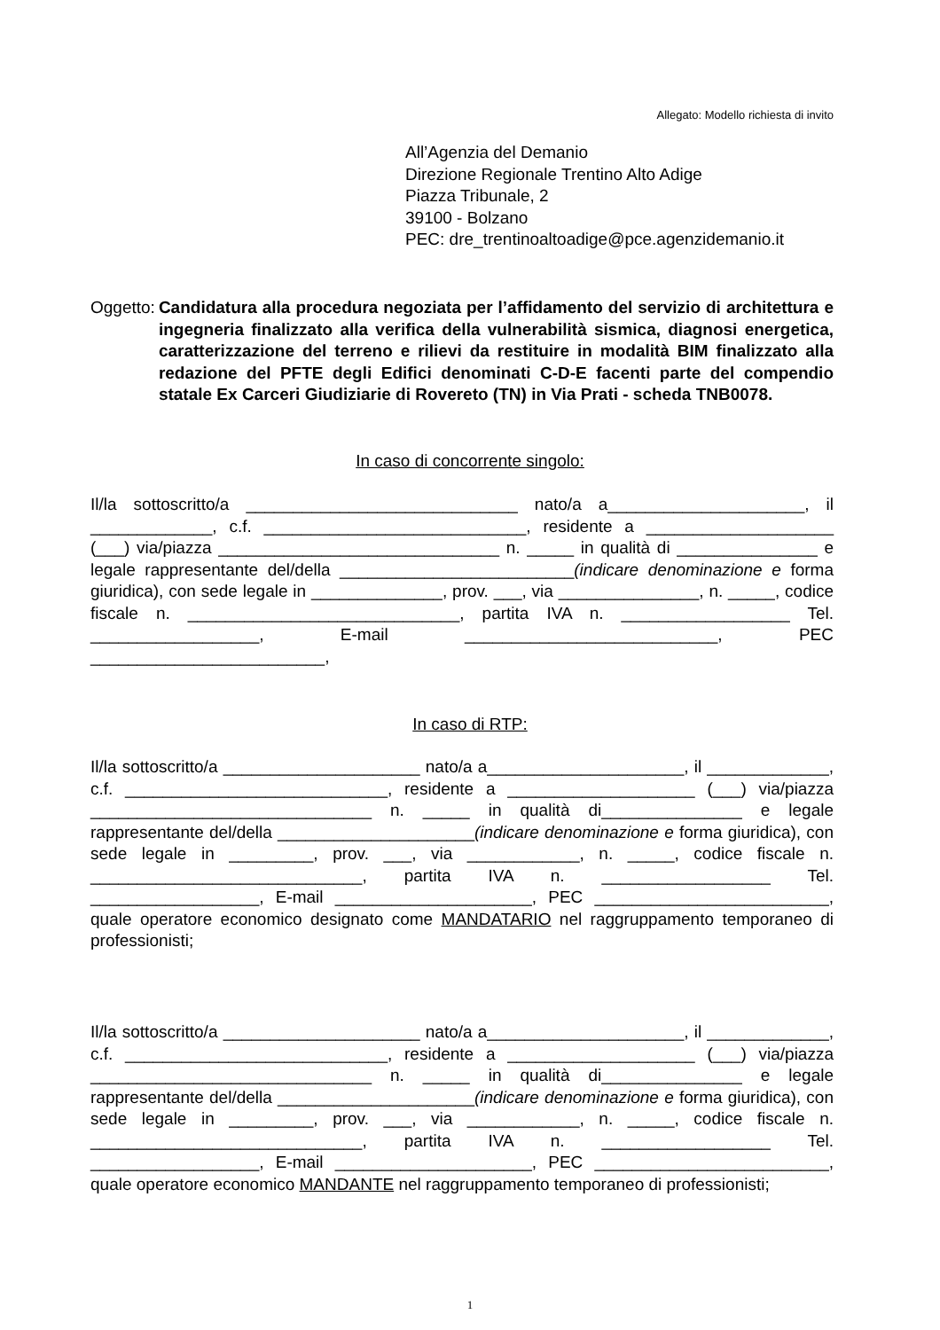Allegato: Modello richiesta di invito
All’Agenzia del Demanio
Direzione Regionale Trentino Alto Adige
Piazza Tribunale, 2
39100 - Bolzano
PEC: dre_trentinoaltoadige@pce.agenzidemanio.it
Oggetto: Candidatura alla procedura negoziata per l’affidamento del servizio di architettura e ingegneria finalizzato alla verifica della vulnerabilità sismica, diagnosi energetica, caratterizzazione del terreno e rilievi da restituire in modalità BIM finalizzato alla redazione del PFTE degli Edifici denominati C-D-E facenti parte del compendio statale Ex Carceri Giudiziarie di Rovereto (TN) in Via Prati - scheda TNB0078.
In caso di concorrente singolo:
Il/la sottoscritto/a _____________________________ nato/a a_____________________, il _____________, c.f. ____________________________, residente a ____________________ (___) via/piazza ______________________________ n. _____ in qualità di _______________ e legale rappresentante del/della _________________________(indicare denominazione e forma giuridica), con sede legale in ______________, prov. ___, via _______________, n. _____, codice fiscale n. _____________________________, partita IVA n. __________________ Tel. __________________, E-mail ___________________________, PEC _________________________,
In caso di RTP:
Il/la sottoscritto/a _____________________ nato/a a_____________________, il _____________, c.f. ____________________________, residente a ____________________ (___) via/piazza ______________________________ n. _____ in qualità di_______________ e legale rappresentante del/della _____________________(indicare denominazione e forma giuridica), con sede legale in _________, prov. ___, via ____________, n. _____, codice fiscale n. _____________________________, partita IVA n. __________________ Tel. __________________, E-mail _____________________, PEC _________________________, quale operatore economico designato come MANDATARIO nel raggruppamento temporaneo di professionisti;
Il/la sottoscritto/a _____________________ nato/a a_____________________, il _____________, c.f. ____________________________, residente a ____________________ (___) via/piazza ______________________________ n. _____ in qualità di_______________ e legale rappresentante del/della _____________________(indicare denominazione e forma giuridica), con sede legale in _________, prov. ___, via ____________, n. _____, codice fiscale n. _____________________________, partita IVA n. __________________ Tel. __________________, E-mail _____________________, PEC _________________________, quale operatore economico MANDANTE nel raggruppamento temporaneo di professionisti;
1